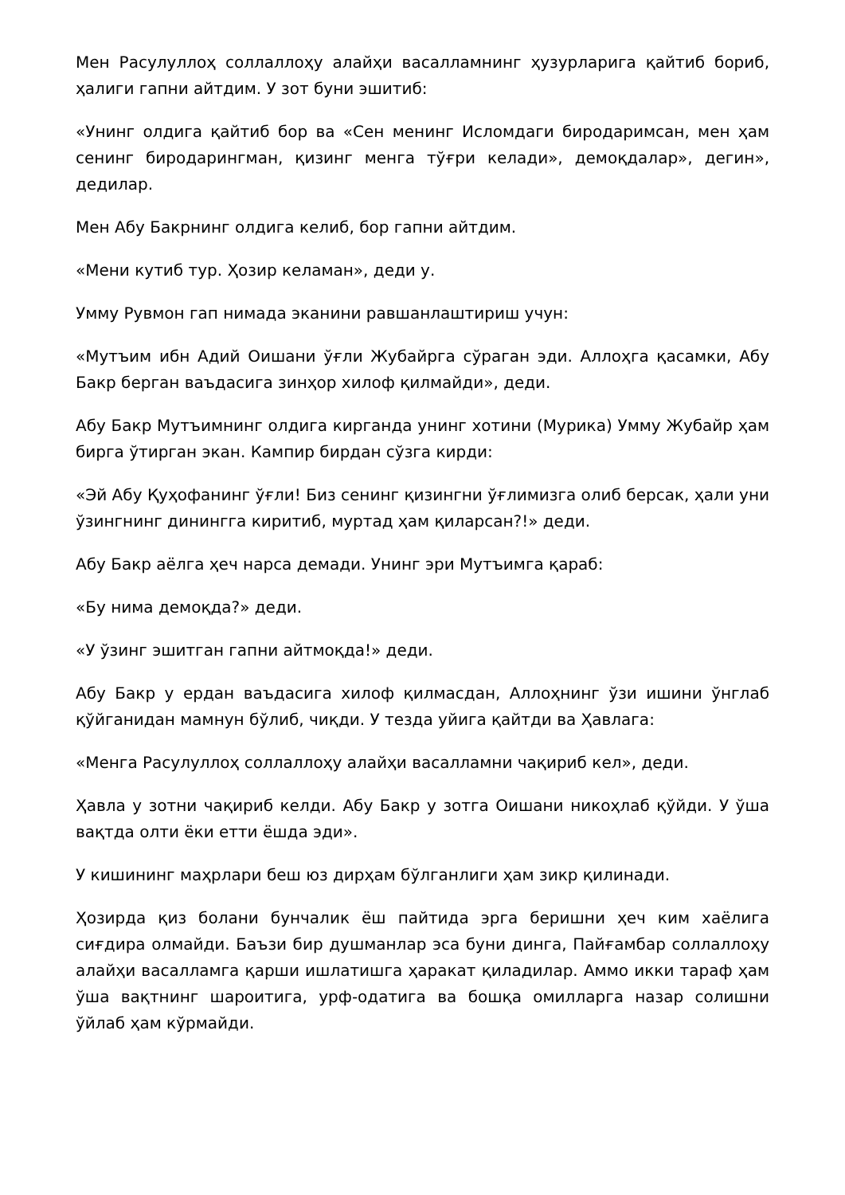Мен Расулуллоҳ соллаллоҳу алайҳи васалламнинг ҳузурларига қайтиб бориб, ҳалиги гапни айтдим. У зот буни эшитиб:
«Унинг олдига қайтиб бор ва «Сен менинг Исломдаги биродаримсан, мен ҳам сенинг биродарингман, қизинг менга тўғри келади», демоқдалар», дегин», дедилар.
Мен Абу Бакрнинг олдига келиб, бор гапни айтдим.
«Мени кутиб тур. Ҳозир келаман», деди у.
Умму Рувмон гап нимада эканини равшанлаштириш учун:
«Мутъим ибн Адий Оишани ўғли Жубайрга сўраган эди. Аллоҳга қасамки, Абу Бакр берган ваъдасига зинҳор хилоф қилмайди», деди.
Абу Бакр Мутъимнинг олдига кирганда унинг хотини (Мурика) Умму Жубайр ҳам бирга ўтирган экан. Кампир бирдан сўзга кирди:
«Эй Абу Қуҳофанинг ўғли! Биз сенинг қизингни ўғлимизга олиб берсак, ҳали уни ўзингнинг динингга киритиб, муртад ҳам қиларсан?!» деди.
Абу Бакр аёлга ҳеч нарса демади. Унинг эри Мутъимга қараб:
«Бу нима демоқда?» деди.
«У ўзинг эшитган гапни айтмоқда!» деди.
Абу Бакр у ердан ваъдасига хилоф қилмасдан, Аллоҳнинг ўзи ишини ўнглаб қўйганидан мамнун бўлиб, чиқди. У тезда уйига қайтди ва Ҳавлага:
«Менга Расулуллоҳ соллаллоҳу алайҳи васалламни чақириб кел», деди.
Ҳавла у зотни чақириб келди. Абу Бакр у зотга Оишани никоҳлаб қўйди. У ўша вақтда олти ёки етти ёшда эди».
У кишининг маҳрлари беш юз дирҳам бўлганлиги ҳам зикр қилинади.
Ҳозирда қиз болани бунчалик ёш пайтида эрга беришни ҳеч ким хаёлига сиғдира олмайди. Баъзи бир душманлар эса буни динга, Пайғамбар соллаллоҳу алайҳи васалламга қарши ишлатишга ҳаракат қиладилар. Аммо икки тараф ҳам ўша вақтнинг шароитига, урф-одатига ва бошқа омилларга назар солишни ўйлаб ҳам кўрмайди.